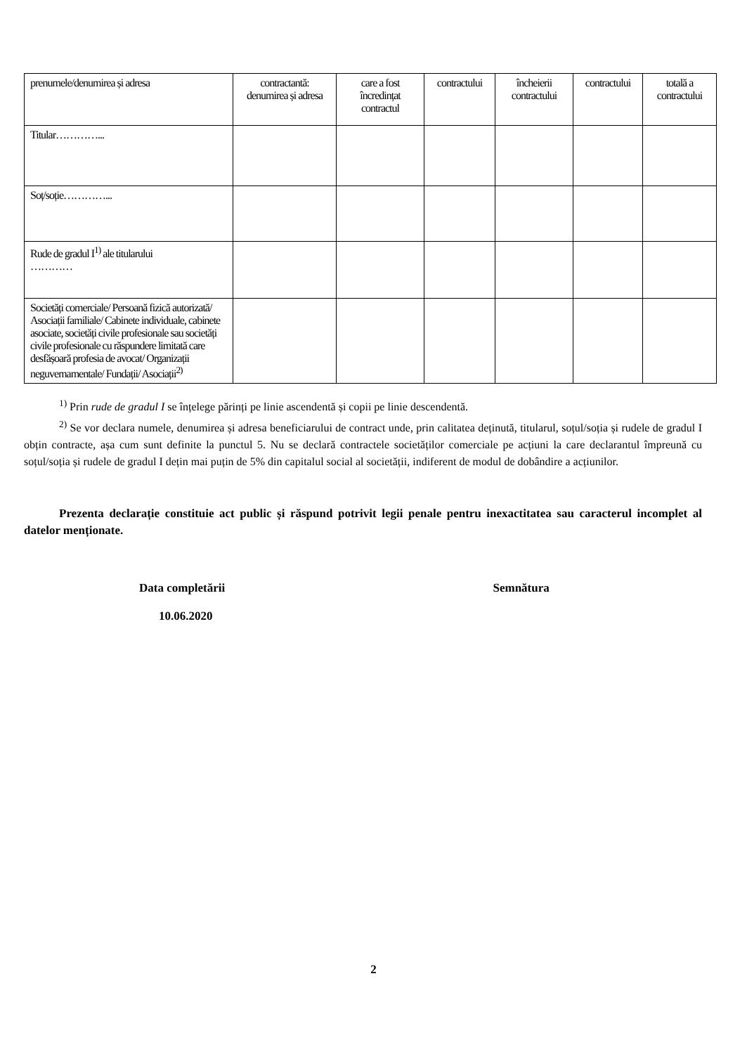| prenumele/denumirea și adresa | contractantă: denumirea și adresa | care a fost încredințat contractul | contractului | încheierii contractului | contractului | totală a contractului |
| Titular…………... | | | | | | |
| Soț/soție…………... | | | | | | |
| Rude de gradul I<sup>1)</sup> ale titularului ………… | | | | | | |
| Societăți comerciale/ Persoană fizică autorizată/ Asociații familiale/ Cabinete individuale, cabinete asociate, societăți civile profesionale sau societăți civile profesionale cu răspundere limitată care desfășoară profesia de avocat/ Organizații neguvernamentale/ Fundații/ Asociații<sup>2)</sup> | | | | | | |
<sup>1)</sup> Prin rude de gradul I se înțelege părinți pe linie ascendentă și copii pe linie descendentă.
<sup>2)</sup> Se vor declara numele, denumirea și adresa beneficiarului de contract unde, prin calitatea deținută, titularul, soțul/soția și rudele de gradul I obțin contracte, așa cum sunt definite la punctul 5. Nu se declară contractele societăților comerciale pe acțiuni la care declarantul împreună cu soțul/soția și rudele de gradul I dețin mai puțin de 5% din capitalul social al societății, indiferent de modul de dobândire a acțiunilor.
Prezenta declarație constituie act public și răspund potrivit legii penale pentru inexactitatea sau caracterul incomplet al datelor menționate.
Data completării
10.06.2020
Semnătura
2